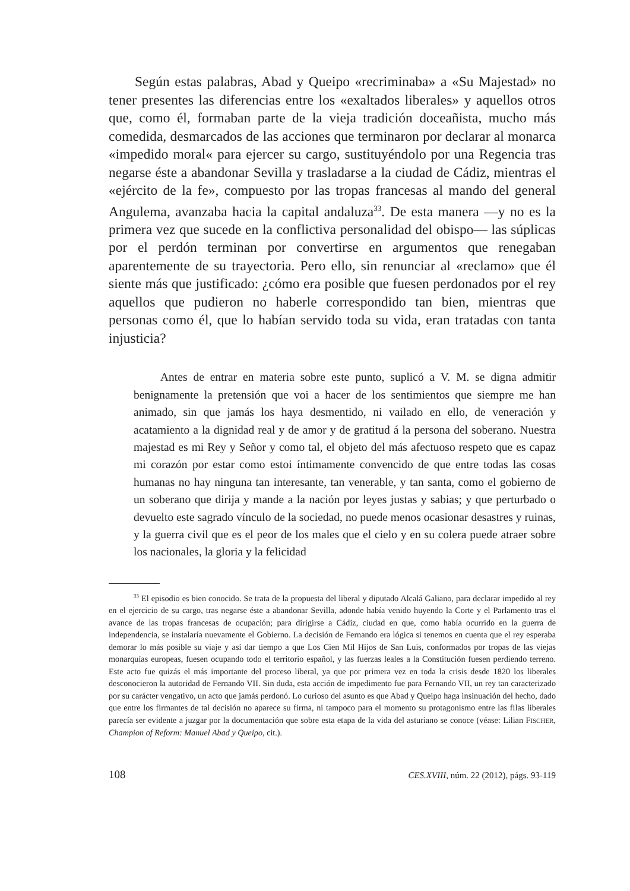Según estas palabras, Abad y Queipo «recriminaba» a «Su Majestad» no tener presentes las diferencias entre los «exaltados liberales» y aquellos otros que, como él, formaban parte de la vieja tradición doceañista, mucho más comedida, desmarcados de las acciones que terminaron por declarar al monarca «impedido moral« para ejercer su cargo, sustituyéndolo por una Regencia tras negarse éste a abandonar Sevilla y trasladarse a la ciudad de Cádiz, mientras el «ejército de la fe», compuesto por las tropas francesas al mando del general Angulema, avanzaba hacia la capital andaluza<sup>33</sup>. De esta manera —y no es la primera vez que sucede en la conflictiva personalidad del obispo— las súplicas por el perdón terminan por convertirse en argumentos que renegaban aparentemente de su trayectoria. Pero ello, sin renunciar al «reclamo» que él siente más que justificado: ¿cómo era posible que fuesen perdonados por el rey aquellos que pudieron no haberle correspondido tan bien, mientras que personas como él, que lo habían servido toda su vida, eran tratadas con tanta injusticia?
Antes de entrar en materia sobre este punto, suplicó a V. M. se digna admitir benignamente la pretensión que voi a hacer de los sentimientos que siempre me han animado, sin que jamás los haya desmentido, ni vailado en ello, de veneración y acatamiento a la dignidad real y de amor y de gratitud á la persona del soberano. Nuestra majestad es mi Rey y Señor y como tal, el objeto del más afectuoso respeto que es capaz mi corazón por estar como estoi íntimamente convencido de que entre todas las cosas humanas no hay ninguna tan interesante, tan venerable, y tan santa, como el gobierno de un soberano que dirija y mande a la nación por leyes justas y sabias; y que perturbado o devuelto este sagrado vínculo de la sociedad, no puede menos ocasionar desastres y ruinas, y la guerra civil que es el peor de los males que el cielo y en su colera puede atraer sobre los nacionales, la gloria y la felicidad
<sup>33</sup> El episodio es bien conocido. Se trata de la propuesta del liberal y diputado Alcalá Galiano, para declarar impedido al rey en el ejercicio de su cargo, tras negarse éste a abandonar Sevilla, adonde había venido huyendo la Corte y el Parlamento tras el avance de las tropas francesas de ocupación; para dirigirse a Cádiz, ciudad en que, como había ocurrido en la guerra de independencia, se instalaría nuevamente el Gobierno. La decisión de Fernando era lógica si tenemos en cuenta que el rey esperaba demorar lo más posible su viaje y así dar tiempo a que Los Cien Mil Hijos de San Luis, conformados por tropas de las viejas monarquías europeas, fuesen ocupando todo el territorio español, y las fuerzas leales a la Constitución fuesen perdiendo terreno. Este acto fue quizás el más importante del proceso liberal, ya que por primera vez en toda la crisis desde 1820 los liberales desconocieron la autoridad de Fernando VII. Sin duda, esta acción de impedimento fue para Fernando VII, un rey tan caracterizado por su carácter vengativo, un acto que jamás perdonó. Lo curioso del asunto es que Abad y Queipo haga insinuación del hecho, dado que entre los firmantes de tal decisión no aparece su firma, ni tampoco para el momento su protagonismo entre las filas liberales parecía ser evidente a juzgar por la documentación que sobre esta etapa de la vida del asturiano se conoce (véase: Lilian FISCHER, Champion of Reform: Manuel Abad y Queipo, cit.).
108 CES.XVIII, núm. 22 (2012), págs. 93-119